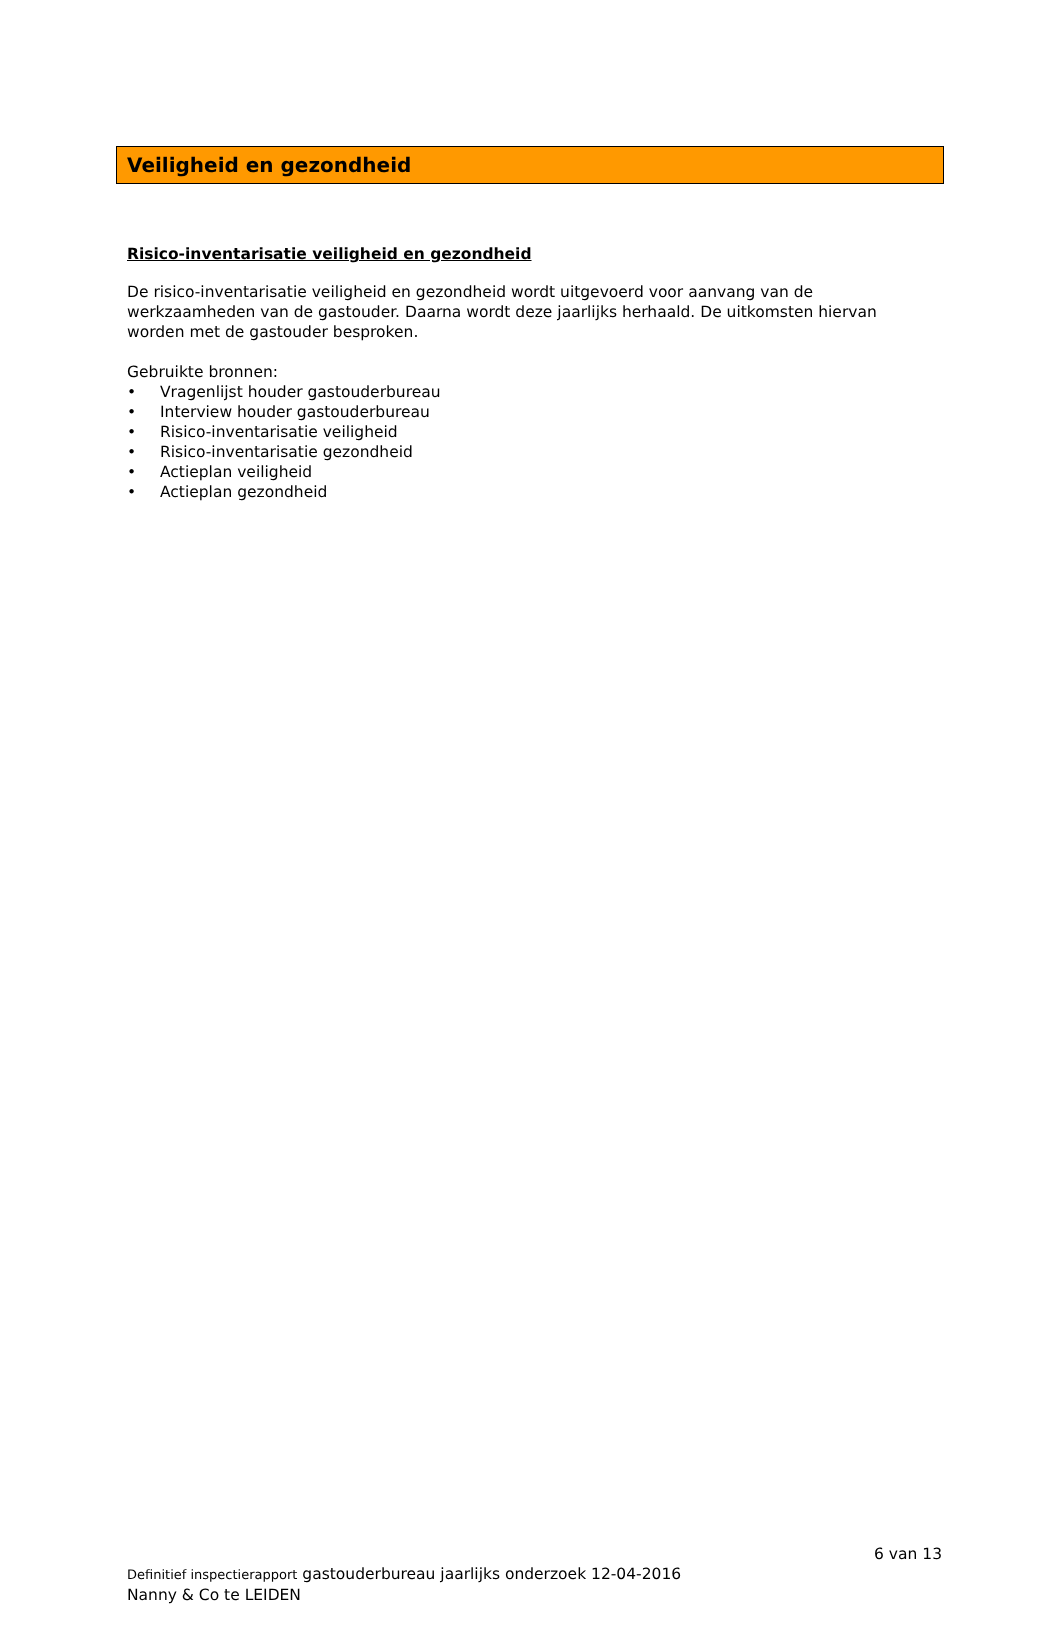Veiligheid en gezondheid
Risico-inventarisatie veiligheid en gezondheid
De risico-inventarisatie veiligheid en gezondheid wordt uitgevoerd voor aanvang van de werkzaamheden van de gastouder. Daarna wordt deze jaarlijks herhaald. De uitkomsten hiervan worden met de gastouder besproken.
Gebruikte bronnen:
• Vragenlijst houder gastouderbureau
• Interview houder gastouderbureau
• Risico-inventarisatie veiligheid
• Risico-inventarisatie gezondheid
• Actieplan veiligheid
• Actieplan gezondheid
6 van 13
Definitief inspectierapport gastouderbureau jaarlijks onderzoek 12-04-2016
Nanny & Co te LEIDEN